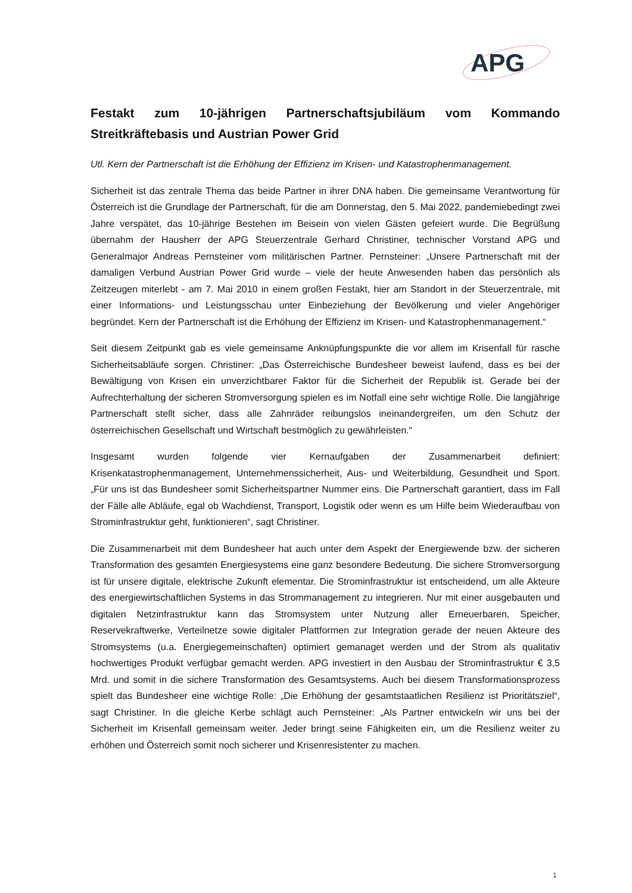APG
Festakt zum 10-jährigen Partnerschaftsjubiläum vom Kommando Streitkräftebasis und Austrian Power Grid
Utl. Kern der Partnerschaft ist die Erhöhung der Effizienz im Krisen- und Katastrophenmanagement.
Sicherheit ist das zentrale Thema das beide Partner in ihrer DNA haben. Die gemeinsame Verantwortung für Österreich ist die Grundlage der Partnerschaft, für die am Donnerstag, den 5. Mai 2022, pandemiebedingt zwei Jahre verspätet, das 10-jährige Bestehen im Beisein von vielen Gästen gefeiert wurde. Die Begrüßung übernahm der Hausherr der APG Steuerzentrale Gerhard Christiner, technischer Vorstand APG und Generalmajor Andreas Pernsteiner vom militärischen Partner. Pernsteiner: „Unsere Partnerschaft mit der damaligen Verbund Austrian Power Grid wurde – viele der heute Anwesenden haben das persönlich als Zeitzeugen miterlebt - am 7. Mai 2010 in einem großen Festakt, hier am Standort in der Steuerzentrale, mit einer Informations- und Leistungsschau unter Einbeziehung der Bevölkerung und vieler Angehöriger begründet. Kern der Partnerschaft ist die Erhöhung der Effizienz im Krisen- und Katastrophenmanagement.“
Seit diesem Zeitpunkt gab es viele gemeinsame Anknüpfungspunkte die vor allem im Krisenfall für rasche Sicherheitsabläufe sorgen. Christiner: „Das Österreichische Bundesheer beweist laufend, dass es bei der Bewältigung von Krisen ein unverzichtbarer Faktor für die Sicherheit der Republik ist. Gerade bei der Aufrechterhaltung der sicheren Stromversorgung spielen es im Notfall eine sehr wichtige Rolle. Die langjährige Partnerschaft stellt sicher, dass alle Zahnräder reibungslos ineinandergreifen, um den Schutz der österreichischen Gesellschaft und Wirtschaft bestmöglich zu gewährleisten.“
Insgesamt wurden folgende vier Kernaufgaben der Zusammenarbeit definiert: Krisenkatastrophenmanagement, Unternehmenssicherheit, Aus- und Weiterbildung, Gesundheit und Sport. „Für uns ist das Bundesheer somit Sicherheitspartner Nummer eins. Die Partnerschaft garantiert, dass im Fall der Fälle alle Abläufe, egal ob Wachdienst, Transport, Logistik oder wenn es um Hilfe beim Wiederaufbau von Strominfrastruktur geht, funktionieren“, sagt Christiner.
Die Zusammenarbeit mit dem Bundesheer hat auch unter dem Aspekt der Energiewende bzw. der sicheren Transformation des gesamten Energiesystems eine ganz besondere Bedeutung. Die sichere Stromversorgung ist für unsere digitale, elektrische Zukunft elementar. Die Strominfrastruktur ist entscheidend, um alle Akteure des energiewirtschaftlichen Systems in das Strommanagement zu integrieren. Nur mit einer ausgebauten und digitalen Netzinfrastruktur kann das Stromsystem unter Nutzung aller Erneuerbaren, Speicher, Reservekraftwerke, Verteilnetze sowie digitaler Plattformen zur Integration gerade der neuen Akteure des Stromsystems (u.a. Energiegemeinschaften) optimiert gemanaget werden und der Strom als qualitativ hochwertiges Produkt verfügbar gemacht werden. APG investiert in den Ausbau der Strominfrastruktur € 3,5 Mrd. und somit in die sichere Transformation des Gesamtsystems. Auch bei diesem Transformationsprozess spielt das Bundesheer eine wichtige Rolle: „Die Erhöhung der gesamtstaatlichen Resilienz ist Prioritätsziel“, sagt Christiner. In die gleiche Kerbe schlägt auch Pernsteiner: „Als Partner entwickeln wir uns bei der Sicherheit im Krisenfall gemeinsam weiter. Jeder bringt seine Fähigkeiten ein, um die Resilienz weiter zu erhöhen und Österreich somit noch sicherer und Krisenresistenter zu machen.
1